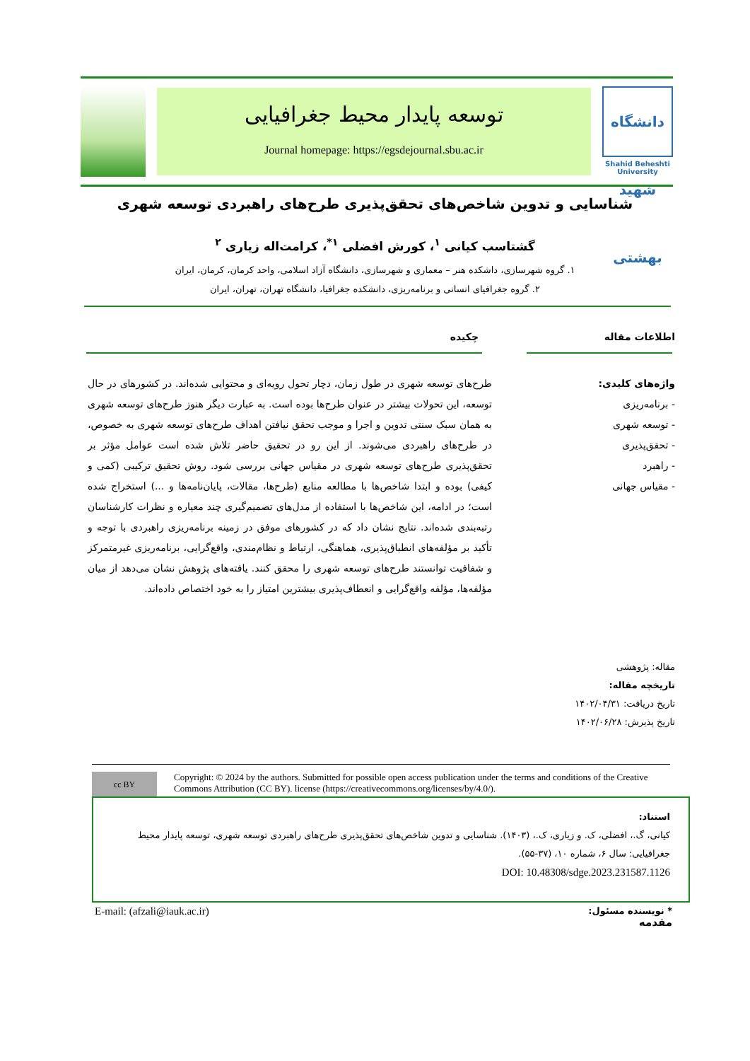دانشگاه شهید بهشتی
Shahid Beheshti University
توسعه پایدار محیط جغرافیایی
Journal homepage: https://egsdejournal.sbu.ac.ir
شناسایی و تدوین شاخص‌های تحقق‌پذیری طرح‌های راهبردی توسعه شهری
گشتاسب کیانی <sup>۱</sup>، کورش افضلی <sup>۱*</sup>، کرامت‌اله زیاری <sup>۲</sup>
۱. گروه شهرسازی، داشکده هنر – معماری و شهرسازی، دانشگاه آزاد اسلامی، واحد کرمان، کرمان، ایران
۲. گروه جغرافیای انسانی و برنامه‌ریزی، دانشکده جغرافیا، دانشگاه تهران، تهران، ایران
اطلاعات مقاله چکیده
واژه‌های کلیدی:
- برنامه‌ریزی
- توسعه شهری
- تحقق‌پذیری
- راهبرد
- مقیاس جهانی
طرح‌های توسعه شهری در طول زمان، دچار تحول رویه‌ای و محتوایی شده‌اند. در کشورهای در حال توسعه، این تحولات بیشتر در عنوان طرح‌ها بوده است. به عبارت دیگر هنوز طرح‌های توسعه شهری به همان سبک سنتی تدوین و اجرا و موجب تحقق نیافتن اهداف طرح‌های توسعه شهری به خصوص، در طرح‌های راهبردی می‌شوند. از این رو در تحقیق حاضر تلاش شده است عوامل مؤثر بر تحقق‌پذیری طرح‌های توسعه شهری در مقیاس جهانی بررسی شود. روش تحقیق ترکیبی (کمی و کیفی) بوده و ابتدا شاخص‌ها با مطالعه منابع (طرح‌ها، مقالات، پایان‌نامه‌ها و ...) استخراج شده است؛ در ادامه، این شاخص‌ها با استفاده از مدل‌های تصمیم‌گیری چند معیاره و نظرات کارشناسان رتبه‌بندی شده‌اند. نتایج نشان داد که در کشورهای موفق در زمینه برنامه‌ریزی راهبردی با توجه و تأکید بر مؤلفه‌های انطباق‌پذیری، هماهنگی، ارتباط و نظام‌مندی، واقع‌گرایی، برنامه‌ریزی غیرمتمرکز و شفافیت توانستند طرح‌های توسعه شهری را محقق کنند. یافته‌های پژوهش نشان می‌دهد از میان مؤلفه‌ها، مؤلفه واقع‌گرایی و انعطاف‌پذیری بیشترین امتیاز را به خود اختصاص داده‌اند.
مقاله: پژوهشی
تاریخچه مقاله:
تاریخ دریافت: ۱۴۰۲/۰۴/۳۱
تاریخ پذیرش: ۱۴۰۲/۰۶/۲۸
cc BY
Copyright: © 2024 by the authors. Submitted for possible open access publication under the terms and conditions of the Creative Commons Attribution (CC BY). license (https://creativecommons.org/licenses/by/4.0/).
استناد:
کیانی، گ.، افضلی، ک. و زیاری، ک.، (۱۴۰۳). شناسایی و تدوین شاخص‌های تحقق‌پذیری طرح‌های راهبردی توسعه شهری، توسعه پایدار محیط جغرافیایی: سال ۶، شماره ۱۰، (۳۷-۵۵).
DOI: 10.48308/sdge.2023.231587.1126
* نویسنده مسئول:
مقدمه
E-mail: (afzali@iauk.ac.ir)